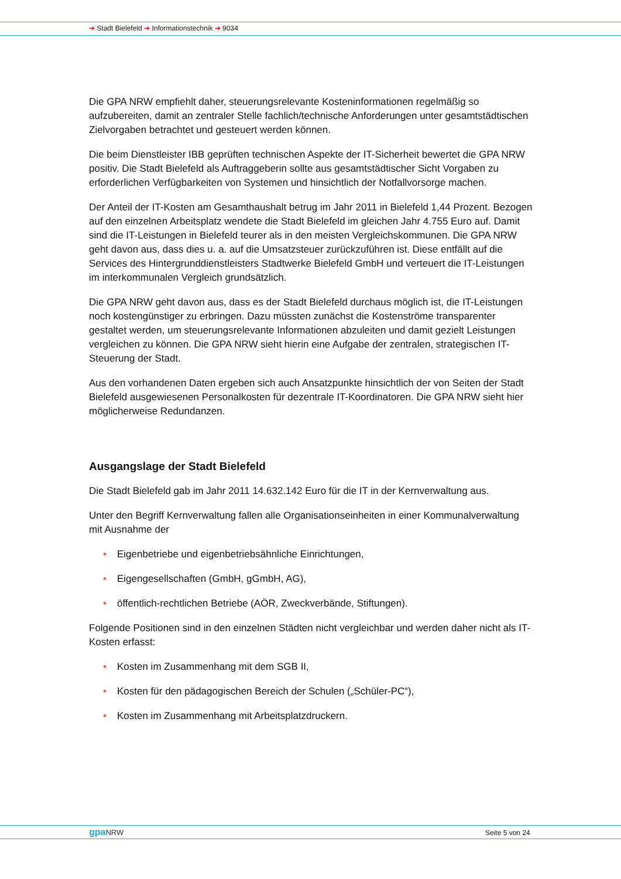➔ Stadt Bielefeld ➔ Informationstechnik ➔ 9034
Die GPA NRW empfiehlt daher, steuerungsrelevante Kosteninformationen regelmäßig so aufzubereiten, damit an zentraler Stelle fachlich/technische Anforderungen unter gesamtstädtischen Zielvorgaben betrachtet und gesteuert werden können.
Die beim Dienstleister IBB geprüften technischen Aspekte der IT-Sicherheit bewertet die GPA NRW positiv. Die Stadt Bielefeld als Auftraggeberin sollte aus gesamtstädtischer Sicht Vorgaben zu erforderlichen Verfügbarkeiten von Systemen und hinsichtlich der Notfallvorsorge machen.
Der Anteil der IT-Kosten am Gesamthaushalt betrug im Jahr 2011 in Bielefeld 1,44 Prozent. Bezogen auf den einzelnen Arbeitsplatz wendete die Stadt Bielefeld im gleichen Jahr 4.755 Euro auf. Damit sind die IT-Leistungen in Bielefeld teurer als in den meisten Vergleichskommunen. Die GPA NRW geht davon aus, dass dies u. a. auf die Umsatzsteuer zurückzuführen ist. Diese entfällt auf die Services des Hintergrunddienstleisters Stadtwerke Bielefeld GmbH und verteuert die IT-Leistungen im interkommunalen Vergleich grundsätzlich.
Die GPA NRW geht davon aus, dass es der Stadt Bielefeld durchaus möglich ist, die IT-Leistungen noch kostengünstiger zu erbringen. Dazu müssten zunächst die Kostenströme transparenter gestaltet werden, um steuerungsrelevante Informationen abzuleiten und damit gezielt Leistungen vergleichen zu können. Die GPA NRW sieht hierin eine Aufgabe der zentralen, strategischen IT-Steuerung der Stadt.
Aus den vorhandenen Daten ergeben sich auch Ansatzpunkte hinsichtlich der von Seiten der Stadt Bielefeld ausgewiesenen Personalkosten für dezentrale IT-Koordinatoren. Die GPA NRW sieht hier möglicherweise Redundanzen.
Ausgangslage der Stadt Bielefeld
Die Stadt Bielefeld gab im Jahr 2011 14.632.142 Euro für die IT in der Kernverwaltung aus.
Unter den Begriff Kernverwaltung fallen alle Organisationseinheiten in einer Kommunalverwaltung mit Ausnahme der
• Eigenbetriebe und eigenbetriebsähnliche Einrichtungen,
• Eigengesellschaften (GmbH, gGmbH, AG),
• öffentlich-rechtlichen Betriebe (AÖR, Zweckverbände, Stiftungen).
Folgende Positionen sind in den einzelnen Städten nicht vergleichbar und werden daher nicht als IT-Kosten erfasst:
• Kosten im Zusammenhang mit dem SGB II,
• Kosten für den pädagogischen Bereich der Schulen („Schüler-PC“),
• Kosten im Zusammenhang mit Arbeitsplatzdruckern.
gpaNRW Seite 5 von 24